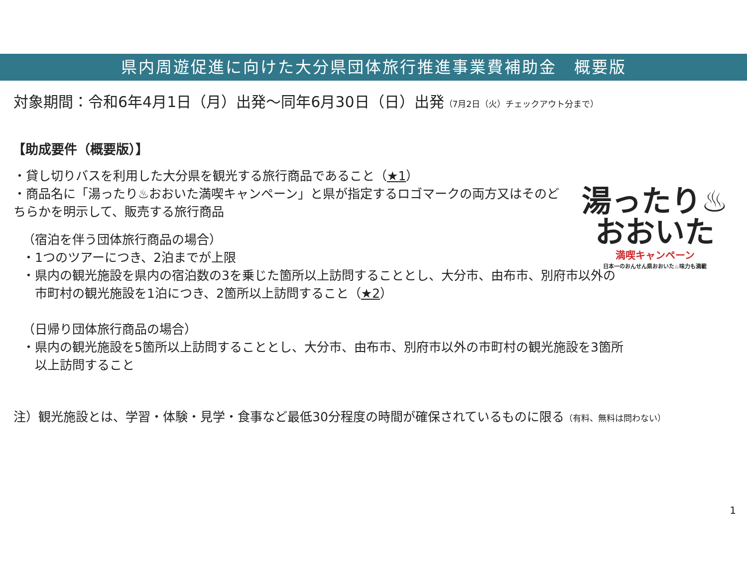県内周遊促進に向けた大分県団体旅行推進事業費補助金　概要版
対象期間：令和6年4月1日（月）出発～同年6月30日（日）出発（7月2日（火）チェックアウト分まで）
【助成要件（概要版）】
・貸し切りバスを利用した大分県を観光する旅行商品であること（★1）
・商品名に「湯ったり♨おおいた満喫キャンペーン」と県が指定するロゴマークの両方又はそのどちらかを明示して、販売する旅行商品
（宿泊を伴う団体旅行商品の場合）
・1つのツアーにつき、2泊までが上限
・県内の観光施設を県内の宿泊数の3を乗じた箇所以上訪問することとし、大分市、由布市、別府市以外の
　市町村の観光施設を1泊につき、2箇所以上訪問すること（★2）
（日帰り団体旅行商品の場合）
・県内の観光施設を5箇所以上訪問することとし、大分市、由布市、別府市以外の市町村の観光施設を3箇所
　以上訪問すること
注）観光施設とは、学習・体験・見学・食事など最低30分程度の時間が確保されているものに限る（有料、無料は問わない）
1
湯ったり♨
おおいた
満喫キャンペーン
日本一のおんせん県おおいた♨味力も満載